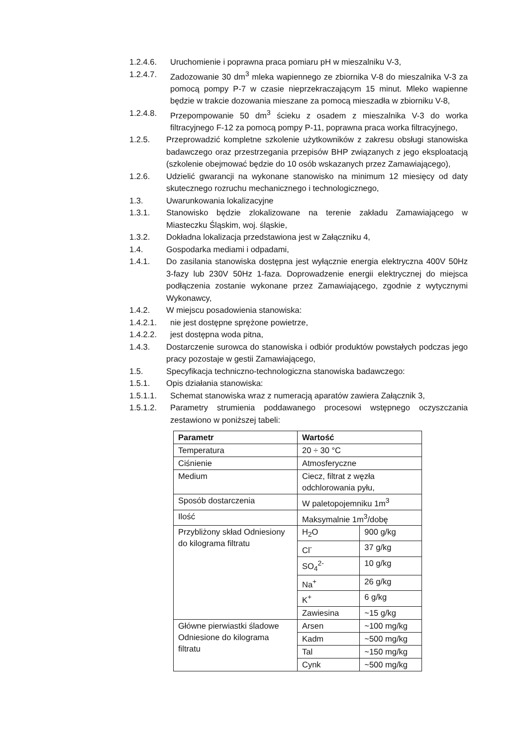1.2.4.6. Uruchomienie i poprawna praca pomiaru pH w mieszalniku V-3,
1.2.4.7. Zadozowanie 30 dm<sup>3</sup> mleka wapiennego ze zbiornika V-8 do mieszalnika V-3 za pomocą pompy P-7 w czasie nieprzekraczającym 15 minut. Mleko wapienne będzie w trakcie dozowania mieszane za pomocą mieszadła w zbiorniku V-8,
1.2.4.8. Przepompowanie 50 dm<sup>3</sup> ścieku z osadem z mieszalnika V-3 do worka filtracyjnego F-12 za pomocą pompy P-11, poprawna praca worka filtracyjnego,
1.2.5. Przeprowadzić kompletne szkolenie użytkowników z zakresu obsługi stanowiska badawczego oraz przestrzegania przepisów BHP związanych z jego eksploatacją (szkolenie obejmować będzie do 10 osób wskazanych przez Zamawiającego),
1.2.6. Udzielić gwarancji na wykonane stanowisko na minimum 12 miesięcy od daty skutecznego rozruchu mechanicznego i technologicznego,
1.3. Uwarunkowania lokalizacyjne
1.3.1. Stanowisko będzie zlokalizowane na terenie zakładu Zamawiającego w Miasteczku Śląskim, woj. śląskie,
1.3.2. Dokładna lokalizacja przedstawiona jest w Załączniku 4,
1.4. Gospodarka mediami i odpadami,
1.4.1. Do zasilania stanowiska dostępna jest wyłącznie energia elektryczna 400V 50Hz 3-fazy lub 230V 50Hz 1-faza. Doprowadzenie energii elektrycznej do miejsca podłączenia zostanie wykonane przez Zamawiającego, zgodnie z wytycznymi Wykonawcy,
1.4.2. W miejscu posadowienia stanowiska:
1.4.2.1. nie jest dostępne sprężone powietrze,
1.4.2.2. jest dostępna woda pitna,
1.4.3. Dostarczenie surowca do stanowiska i odbiór produktów powstałych podczas jego pracy pozostaje w gestii Zamawiającego,
1.5. Specyfikacja techniczno-technologiczna stanowiska badawczego:
1.5.1. Opis działania stanowiska:
1.5.1.1. Schemat stanowiska wraz z numeracją aparatów zawiera Załącznik 3,
1.5.1.2. Parametry strumienia poddawanego procesowi wstępnego oczyszczania zestawiono w poniższej tabeli:
| Parametr | Wartość | |
| --- | --- | --- |
| Temperatura | 20 ÷ 30 °C | |
| Ciśnienie | Atmosferyczne | |
| Medium | Ciecz, filtrat z węzła odchlorowania pyłu, | |
| Sposób dostarczenia | W paletopojemniku 1m<sup>3</sup> | |
| Ilość | Maksymalnie 1m<sup>3</sup>/dobę | |
| Przybliżony skład Odniesiony do kilograma filtratu | H<sub>2</sub>O | 900 g/kg |
| | Cl<sup>-</sup> | 37 g/kg |
| | SO<sub>4</sub><sup>2-</sup> | 10 g/kg |
| | Na<sup>+</sup> | 26 g/kg |
| | K<sup>+</sup> | 6 g/kg |
| | Zawiesina | ~15 g/kg |
| Główne pierwiastki śladowe Odniesione do kilograma filtratu | Arsen | ~100 mg/kg |
| | Kadm | ~500 mg/kg |
| | Tal | ~150 mg/kg |
| | Cynk | ~500 mg/kg |